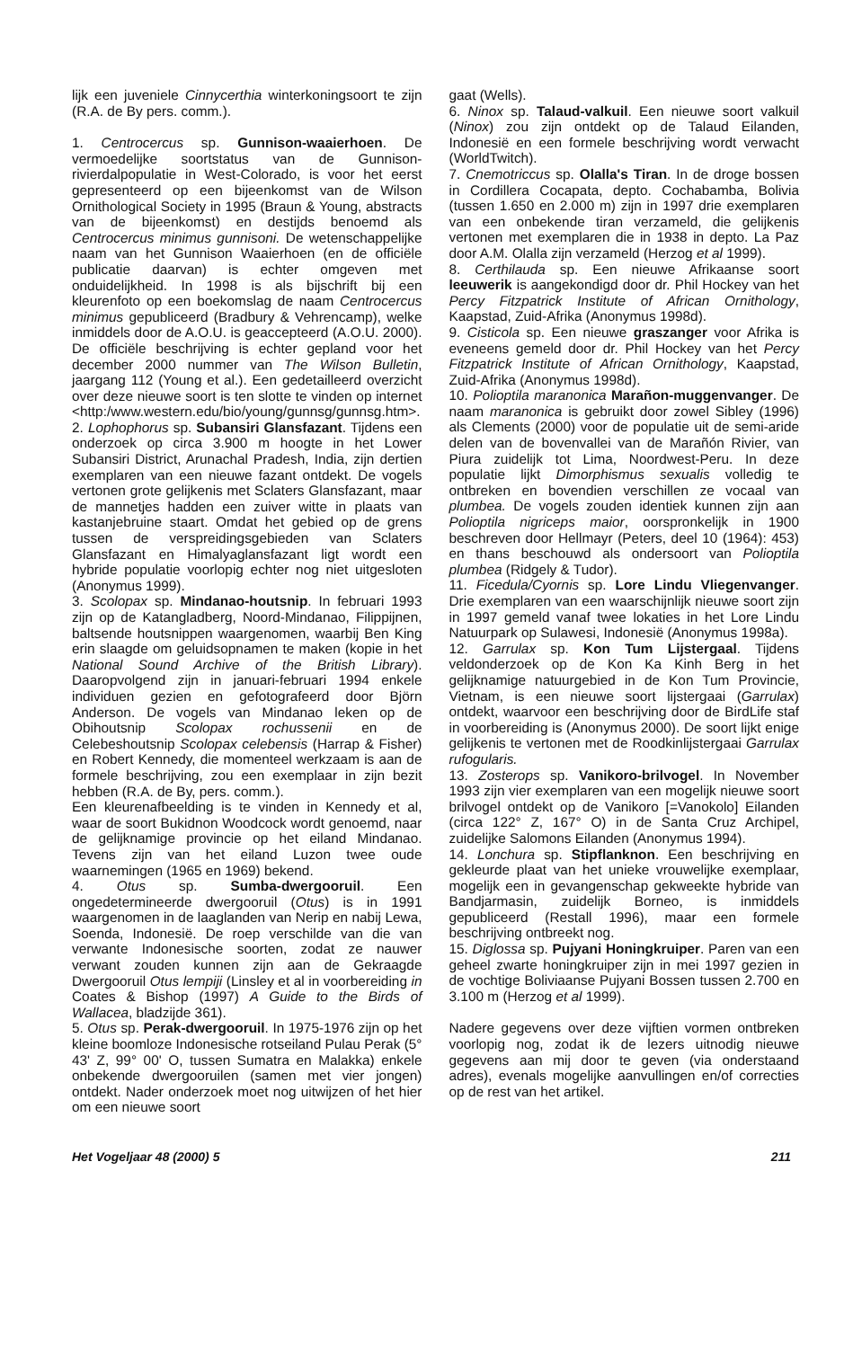lijk een juveniele Cinnycerthia winterkoningsoort te zijn (R.A. de By pers. comm.).
1. Centrocercus sp. Gunnison-waaierhoen. De vermoedelijke soortstatus van de Gunnison-rivierdalpopulatie in West-Colorado, is voor het eerst gepresenteerd op een bijeenkomst van de Wilson Ornithological Society in 1995 (Braun & Young, abstracts van de bijeenkomst) en destijds benoemd als Centrocercus minimus gunnisoni. De wetenschappelijke naam van het Gunnison Waaierhoen (en de officiële publicatie daarvan) is echter omgeven met onduidelijkheid. In 1998 is als bijschrift bij een kleurenfoto op een boekomslag de naam Centrocercus minimus gepubliceerd (Bradbury & Vehrencamp), welke inmiddels door de A.O.U. is geaccepteerd (A.O.U. 2000). De officiële beschrijving is echter gepland voor het december 2000 nummer van The Wilson Bulletin, jaargang 112 (Young et al.). Een gedetailleerd overzicht over deze nieuwe soort is ten slotte te vinden op internet <http:/www.western.edu/bio/young/gunnsg/gunnsg.htm>.
2. Lophophorus sp. Subansiri Glansfazant. Tijdens een onderzoek op circa 3.900 m hoogte in het Lower Subansiri District, Arunachal Pradesh, India, zijn dertien exemplaren van een nieuwe fazant ontdekt. De vogels vertonen grote gelijkenis met Sclaters Glansfazant, maar de mannetjes hadden een zuiver witte in plaats van kastanjebruine staart. Omdat het gebied op de grens tussen de verspreidingsgebieden van Sclaters Glansfazant en Himalyaglansfazant ligt wordt een hybride populatie voorlopig echter nog niet uitgesloten (Anonymus 1999).
3. Scolopax sp. Mindanao-houtsnip. In februari 1993 zijn op de Katangladberg, Noord-Mindanao, Filippijnen, baltsende houtsnippen waargenomen, waarbij Ben King erin slaagde om geluidsopnamen te maken (kopie in het National Sound Archive of the British Library). Daaropvolgend zijn in januari-februari 1994 enkele individuen gezien en gefotografeerd door Björn Anderson. De vogels van Mindanao leken op de Obihoutsnip Scolopax rochussenii en de Celebeshoutsnip Scolopax celebensis (Harrap & Fisher) en Robert Kennedy, die momenteel werkzaam is aan de formele beschrijving, zou een exemplaar in zijn bezit hebben (R.A. de By, pers. comm.).
Een kleurenafbeelding is te vinden in Kennedy et al, waar de soort Bukidnon Woodcock wordt genoemd, naar de gelijknamige provincie op het eiland Mindanao. Tevens zijn van het eiland Luzon twee oude waarnemingen (1965 en 1969) bekend.
4. Otus sp. Sumba-dwergooruil. Een ongedetermineerde dwergooruil (Otus) is in 1991 waargenomen in de laaglanden van Nerip en nabij Lewa, Soenda, Indonesië. De roep verschilde van die van verwante Indonesische soorten, zodat ze nauwer verwant zouden kunnen zijn aan de Gekraagde Dwergooruil Otus lempiji (Linsley et al in voorbereiding in Coates & Bishop (1997) A Guide to the Birds of Wallacea, bladzijde 361).
5. Otus sp. Perak-dwergooruil. In 1975-1976 zijn op het kleine boomloze Indonesische rotseiland Pulau Perak (5° 43' Z, 99° 00' O, tussen Sumatra en Malakka) enkele onbekende dwergooruilen (samen met vier jongen) ontdekt. Nader onderzoek moet nog uitwijzen of het hier om een nieuwe soort
gaat (Wells).
6. Ninox sp. Talaud-valkuil. Een nieuwe soort valkuil (Ninox) zou zijn ontdekt op de Talaud Eilanden, Indonesië en een formele beschrijving wordt verwacht (WorldTwitch).
7. Cnemotriccus sp. Olalla's Tiran. In de droge bossen in Cordillera Cocapata, depto. Cochabamba, Bolivia (tussen 1.650 en 2.000 m) zijn in 1997 drie exemplaren van een onbekende tiran verzameld, die gelijkenis vertonen met exemplaren die in 1938 in depto. La Paz door A.M. Olalla zijn verzameld (Herzog et al 1999).
8. Certhilauda sp. Een nieuwe Afrikaanse soort leeuwerik is aangekondigd door dr. Phil Hockey van het Percy Fitzpatrick Institute of African Ornithology, Kaapstad, Zuid-Afrika (Anonymus 1998d).
9. Cisticola sp. Een nieuwe graszanger voor Afrika is eveneens gemeld door dr. Phil Hockey van het Percy Fitzpatrick Institute of African Ornithology, Kaapstad, Zuid-Afrika (Anonymus 1998d).
10. Polioptila maranonica Marañon-muggenvanger. De naam maranonica is gebruikt door zowel Sibley (1996) als Clements (2000) voor de populatie uit de semi-aride delen van de bovenvallei van de Marañón Rivier, van Piura zuidelijk tot Lima, Noordwest-Peru. In deze populatie lijkt Dimorphismus sexualis volledig te ontbreken en bovendien verschillen ze vocaal van plumbea. De vogels zouden identiek kunnen zijn aan Polioptila nigriceps maior, oorspronkelijk in 1900 beschreven door Hellmayr (Peters, deel 10 (1964): 453) en thans beschouwd als ondersoort van Polioptila plumbea (Ridgely & Tudor).
11. Ficedula/Cyornis sp. Lore Lindu Vliegenvanger. Drie exemplaren van een waarschijnlijk nieuwe soort zijn in 1997 gemeld vanaf twee lokaties in het Lore Lindu Natuurpark op Sulawesi, Indonesië (Anonymus 1998a).
12. Garrulax sp. Kon Tum Lijstergaal. Tijdens veldonderzoek op de Kon Ka Kinh Berg in het gelijknamige natuurgebied in de Kon Tum Provincie, Vietnam, is een nieuwe soort lijstergaai (Garrulax) ontdekt, waarvoor een beschrijving door de BirdLife staf in voorbereiding is (Anonymus 2000). De soort lijkt enige gelijkenis te vertonen met de Roodkinlijstergaai Garrulax rufogularis.
13. Zosterops sp. Vanikoro-brilvogel. In November 1993 zijn vier exemplaren van een mogelijk nieuwe soort brilvogel ontdekt op de Vanikoro [=Vanokolo] Eilanden (circa 122° Z, 167° O) in de Santa Cruz Archipel, zuidelijke Salomons Eilanden (Anonymus 1994).
14. Lonchura sp. Stipflanknon. Een beschrijving en gekleurde plaat van het unieke vrouwelijke exemplaar, mogelijk een in gevangenschap gekweekte hybride van Bandjarmasin, zuidelijk Borneo, is inmiddels gepubliceerd (Restall 1996), maar een formele beschrijving ontbreekt nog.
15. Diglossa sp. Pujyani Honingkruiper. Paren van een geheel zwarte honingkruiper zijn in mei 1997 gezien in de vochtige Boliviaanse Pujyani Bossen tussen 2.700 en 3.100 m (Herzog et al 1999).
Nadere gegevens over deze vijftien vormen ontbreken voorlopig nog, zodat ik de lezers uitnodig nieuwe gegevens aan mij door te geven (via onderstaand adres), evenals mogelijke aanvullingen en/of correcties op de rest van het artikel.
Het Vogeljaar 48 (2000) 5 211